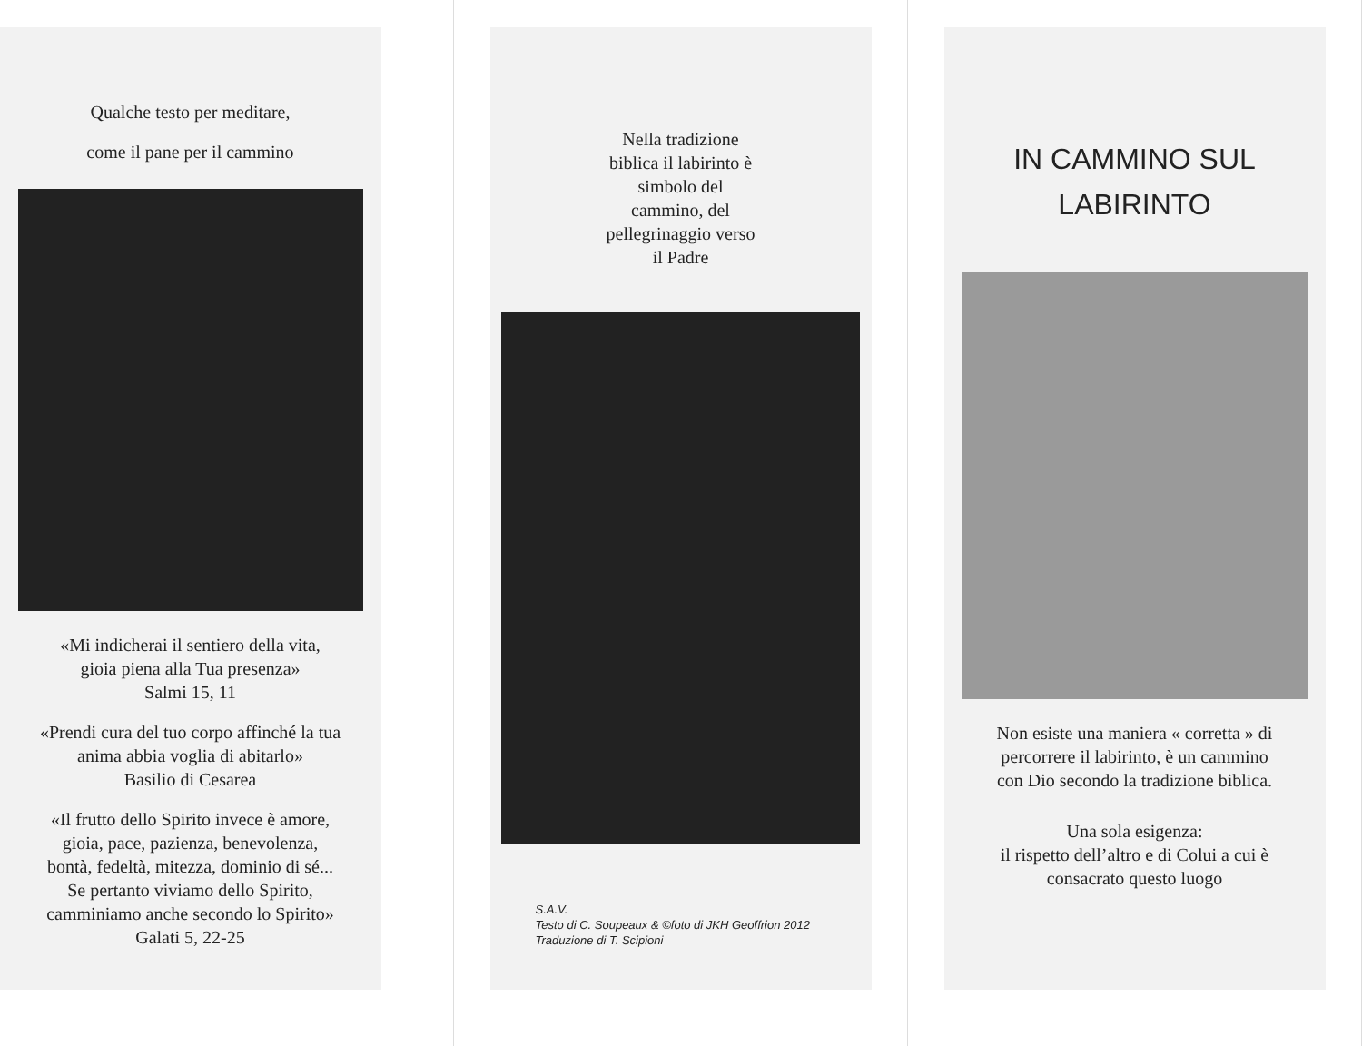Qualche testo per meditare,
come il pane per il cammino
«Mi indicherai il sentiero della vita,
gioia piena alla Tua presenza»
Salmi 15, 11
«Prendi cura del tuo corpo affinché la tua
anima abbia voglia di abitarlo»
Basilio di Cesarea
«Il frutto dello Spirito invece è amore,
gioia, pace, pazienza, benevolenza,
bontà, fedeltà, mitezza, dominio di sé...
Se pertanto viviamo dello Spirito,
camminiamo anche secondo lo Spirito»
Galati 5, 22-25
Nella tradizione
biblica il labirinto è
simbolo del
cammino, del
pellegrinaggio verso
il Padre
S.A.V.
Testo di C. Soupeaux & ©foto di JKH Geoffrion 2012
Traduzione di T. Scipioni
IN CAMMINO SUL
LABIRINTO
Non esiste una maniera « corretta » di
percorrere il labirinto, è un cammino
con Dio secondo la tradizione biblica.
Una sola esigenza:
il rispetto dell’altro e di Colui a cui è
consacrato questo luogo